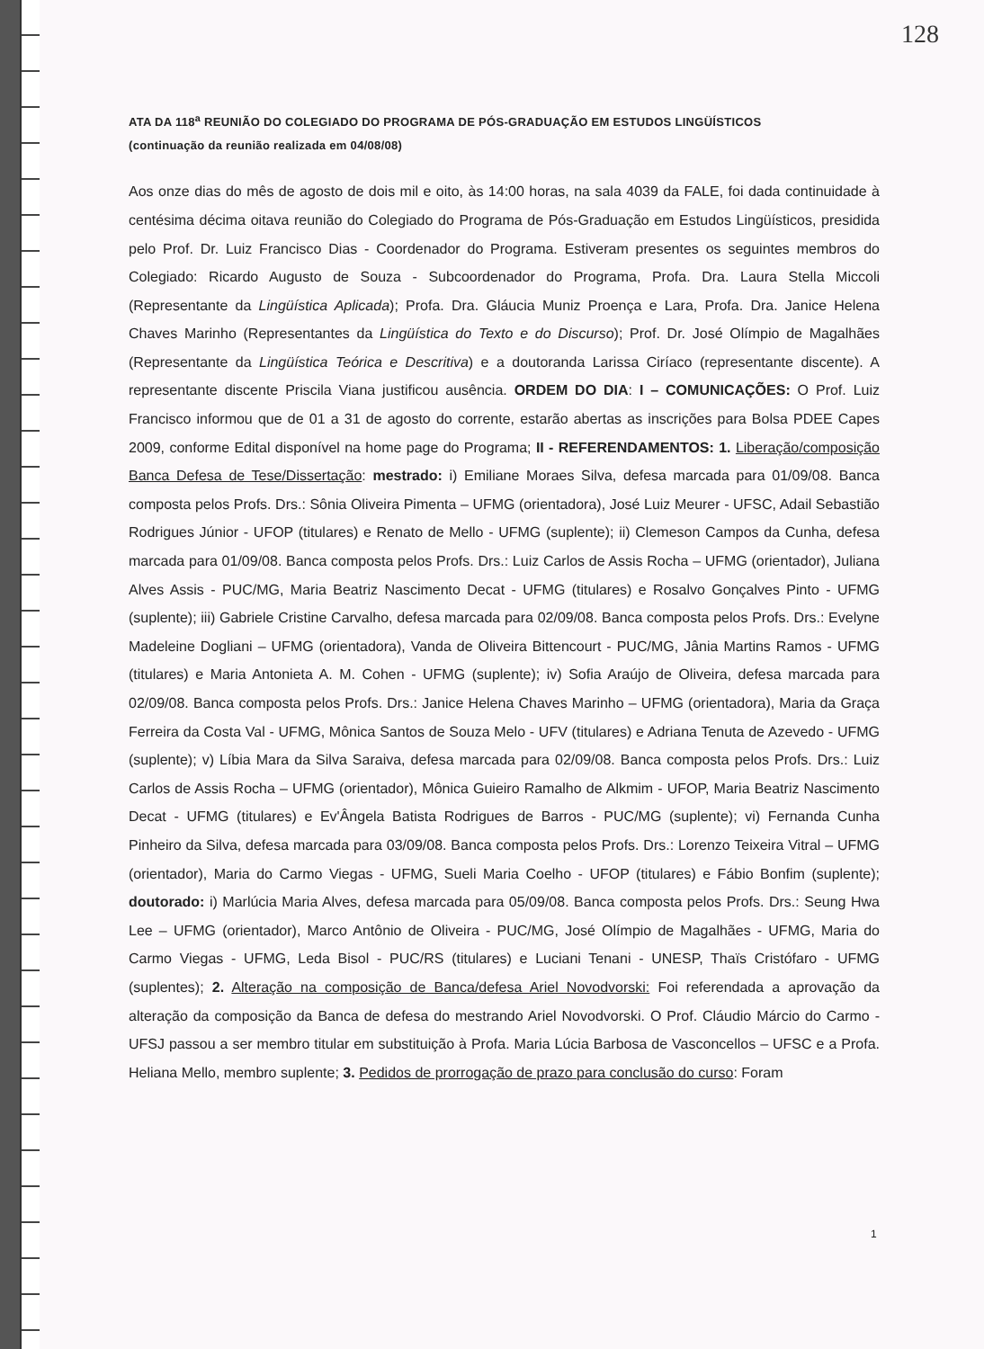128
ATA DA 118<sup>a</sup> REUNIÃO DO COLEGIADO DO PROGRAMA DE PÓS-GRADUAÇÃO EM ESTUDOS LINGÜÍSTICOS
(continuação da reunião realizada em 04/08/08)
Aos onze dias do mês de agosto de dois mil e oito, às 14:00 horas, na sala 4039 da FALE, foi dada continuidade à centésima décima oitava reunião do Colegiado do Programa de Pós-Graduação em Estudos Lingüísticos, presidida pelo Prof. Dr. Luiz Francisco Dias - Coordenador do Programa. Estiveram presentes os seguintes membros do Colegiado: Ricardo Augusto de Souza - Subcoordenador do Programa, Profa. Dra. Laura Stella Miccoli (Representante da Lingüística Aplicada); Profa. Dra. Gláucia Muniz Proença e Lara, Profa. Dra. Janice Helena Chaves Marinho (Representantes da Lingüística do Texto e do Discurso); Prof. Dr. José Olímpio de Magalhães (Representante da Lingüística Teórica e Descritiva) e a doutoranda Larissa Ciríaco (representante discente). A representante discente Priscila Viana justificou ausência. ORDEM DO DIA: I – COMUNICAÇÕES: O Prof. Luiz Francisco informou que de 01 a 31 de agosto do corrente, estarão abertas as inscrições para Bolsa PDEE Capes 2009, conforme Edital disponível na home page do Programa; II - REFERENDAMENTOS: 1. Liberação/composição Banca Defesa de Tese/Dissertação: mestrado: i) Emiliane Moraes Silva, defesa marcada para 01/09/08. Banca composta pelos Profs. Drs.: Sônia Oliveira Pimenta – UFMG (orientadora), José Luiz Meurer - UFSC, Adail Sebastião Rodrigues Júnior - UFOP (titulares) e Renato de Mello - UFMG (suplente); ii) Clemeson Campos da Cunha, defesa marcada para 01/09/08. Banca composta pelos Profs. Drs.: Luiz Carlos de Assis Rocha – UFMG (orientador), Juliana Alves Assis - PUC/MG, Maria Beatriz Nascimento Decat - UFMG (titulares) e Rosalvo Gonçalves Pinto - UFMG (suplente); iii) Gabriele Cristine Carvalho, defesa marcada para 02/09/08. Banca composta pelos Profs. Drs.: Evelyne Madeleine Dogliani – UFMG (orientadora), Vanda de Oliveira Bittencourt - PUC/MG, Jânia Martins Ramos - UFMG (titulares) e Maria Antonieta A. M. Cohen - UFMG (suplente); iv) Sofia Araújo de Oliveira, defesa marcada para 02/09/08. Banca composta pelos Profs. Drs.: Janice Helena Chaves Marinho – UFMG (orientadora), Maria da Graça Ferreira da Costa Val - UFMG, Mônica Santos de Souza Melo - UFV (titulares) e Adriana Tenuta de Azevedo - UFMG (suplente); v) Líbia Mara da Silva Saraiva, defesa marcada para 02/09/08. Banca composta pelos Profs. Drs.: Luiz Carlos de Assis Rocha – UFMG (orientador), Mônica Guieiro Ramalho de Alkmim - UFOP, Maria Beatriz Nascimento Decat - UFMG (titulares) e Ev'Ângela Batista Rodrigues de Barros - PUC/MG (suplente); vi) Fernanda Cunha Pinheiro da Silva, defesa marcada para 03/09/08. Banca composta pelos Profs. Drs.: Lorenzo Teixeira Vitral – UFMG (orientador), Maria do Carmo Viegas - UFMG, Sueli Maria Coelho - UFOP (titulares) e Fábio Bonfim (suplente); doutorado: i) Marlúcia Maria Alves, defesa marcada para 05/09/08. Banca composta pelos Profs. Drs.: Seung Hwa Lee – UFMG (orientador), Marco Antônio de Oliveira - PUC/MG, José Olímpio de Magalhães - UFMG, Maria do Carmo Viegas - UFMG, Leda Bisol - PUC/RS (titulares) e Luciani Tenani - UNESP, Thaïs Cristófaro - UFMG (suplentes); 2. Alteração na composição de Banca/defesa Ariel Novodvorski: Foi referendada a aprovação da alteração da composição da Banca de defesa do mestrando Ariel Novodvorski. O Prof. Cláudio Márcio do Carmo - UFSJ passou a ser membro titular em substituição à Profa. Maria Lúcia Barbosa de Vasconcellos – UFSC e a Profa. Heliana Mello, membro suplente; 3. Pedidos de prorrogação de prazo para conclusão do curso: Foram
1